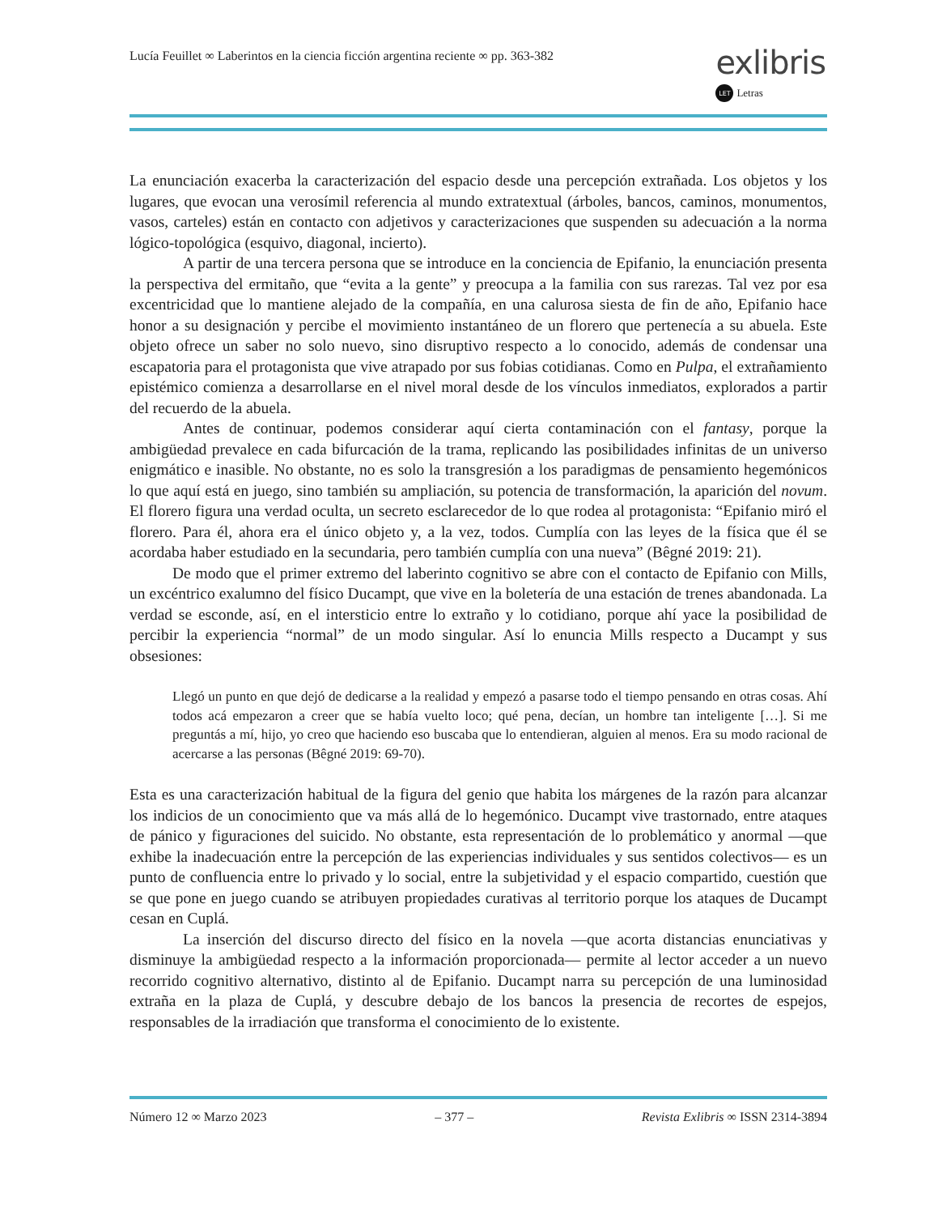Lucía Feuillet ∞ Laberintos en la ciencia ficción argentina reciente ∞ pp. 363-382
exlibris
LET Letras
La enunciación exacerba la caracterización del espacio desde una percepción extrañada. Los objetos y los lugares, que evocan una verosímil referencia al mundo extratextual (árboles, bancos, caminos, monumentos, vasos, carteles) están en contacto con adjetivos y caracterizaciones que suspenden su adecuación a la norma lógico-topológica (esquivo, diagonal, incierto).
A partir de una tercera persona que se introduce en la conciencia de Epifanio, la enunciación presenta la perspectiva del ermitaño, que “evita a la gente” y preocupa a la familia con sus rarezas. Tal vez por esa excentricidad que lo mantiene alejado de la compañía, en una calurosa siesta de fin de año, Epifanio hace honor a su designación y percibe el movimiento instantáneo de un florero que pertenecía a su abuela. Este objeto ofrece un saber no solo nuevo, sino disruptivo respecto a lo conocido, además de condensar una escapatoria para el protagonista que vive atrapado por sus fobias cotidianas. Como en Pulpa, el extrañamiento epistémico comienza a desarrollarse en el nivel moral desde de los vínculos inmediatos, explorados a partir del recuerdo de la abuela.
Antes de continuar, podemos considerar aquí cierta contaminación con el fantasy, porque la ambigüedad prevalece en cada bifurcación de la trama, replicando las posibilidades infinitas de un universo enigmático e inasible. No obstante, no es solo la transgresión a los paradigmas de pensamiento hegemónicos lo que aquí está en juego, sino también su ampliación, su potencia de transformación, la aparición del novum. El florero figura una verdad oculta, un secreto esclarecedor de lo que rodea al protagonista: “Epifanio miró el florero. Para él, ahora era el único objeto y, a la vez, todos. Cumplía con las leyes de la física que él se acordaba haber estudiado en la secundaria, pero también cumplía con una nueva” (Bêgné 2019: 21).
De modo que el primer extremo del laberinto cognitivo se abre con el contacto de Epifanio con Mills, un excéntrico exalumno del físico Ducampt, que vive en la boletería de una estación de trenes abandonada. La verdad se esconde, así, en el intersticio entre lo extraño y lo cotidiano, porque ahí yace la posibilidad de percibir la experiencia “normal” de un modo singular. Así lo enuncia Mills respecto a Ducampt y sus obsesiones:
Llegó un punto en que dejó de dedicarse a la realidad y empezó a pasarse todo el tiempo pensando en otras cosas. Ahí todos acá empezaron a creer que se había vuelto loco; qué pena, decían, un hombre tan inteligente […]. Si me preguntás a mí, hijo, yo creo que haciendo eso buscaba que lo entendieran, alguien al menos. Era su modo racional de acercarse a las personas (Bêgné 2019: 69-70).
Esta es una caracterización habitual de la figura del genio que habita los márgenes de la razón para alcanzar los indicios de un conocimiento que va más allá de lo hegemónico. Ducampt vive trastornado, entre ataques de pánico y figuraciones del suicido. No obstante, esta representación de lo problemático y anormal —que exhibe la inadecuación entre la percepción de las experiencias individuales y sus sentidos colectivos— es un punto de confluencia entre lo privado y lo social, entre la subjetividad y el espacio compartido, cuestión que se que pone en juego cuando se atribuyen propiedades curativas al territorio porque los ataques de Ducampt cesan en Cuplá.
La inserción del discurso directo del físico en la novela —que acorta distancias enunciativas y disminuye la ambigüedad respecto a la información proporcionada— permite al lector acceder a un nuevo recorrido cognitivo alternativo, distinto al de Epifanio. Ducampt narra su percepción de una luminosidad extraña en la plaza de Cuplá, y descubre debajo de los bancos la presencia de recortes de espejos, responsables de la irradiación que transforma el conocimiento de lo existente.
Número 12 ∞ Marzo 2023 – 377 – Revista Exlibris ∞ ISSN 2314-3894